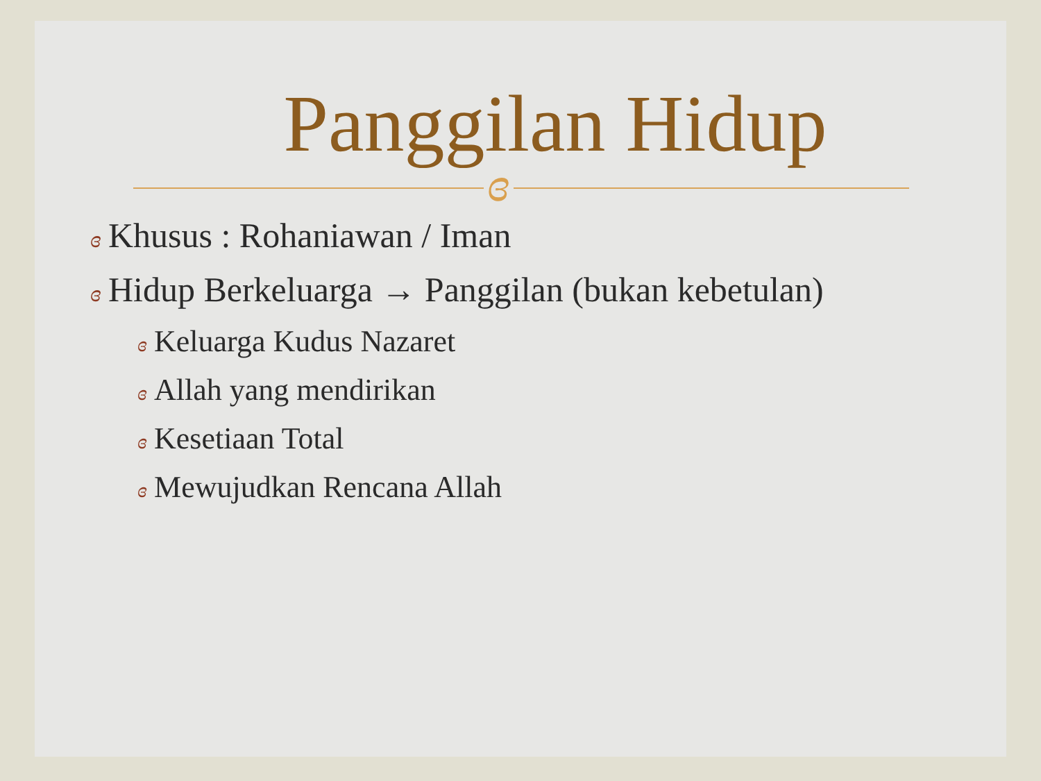Panggilan Hidup
ɞ
ɞ Khusus : Rohaniawan / Iman
ɞ Hidup Berkeluarga → Panggilan (bukan kebetulan)
ɞ Keluarga Kudus Nazaret
ɞ Allah yang mendirikan
ɞ Kesetiaan Total
ɞ Mewujudkan Rencana Allah